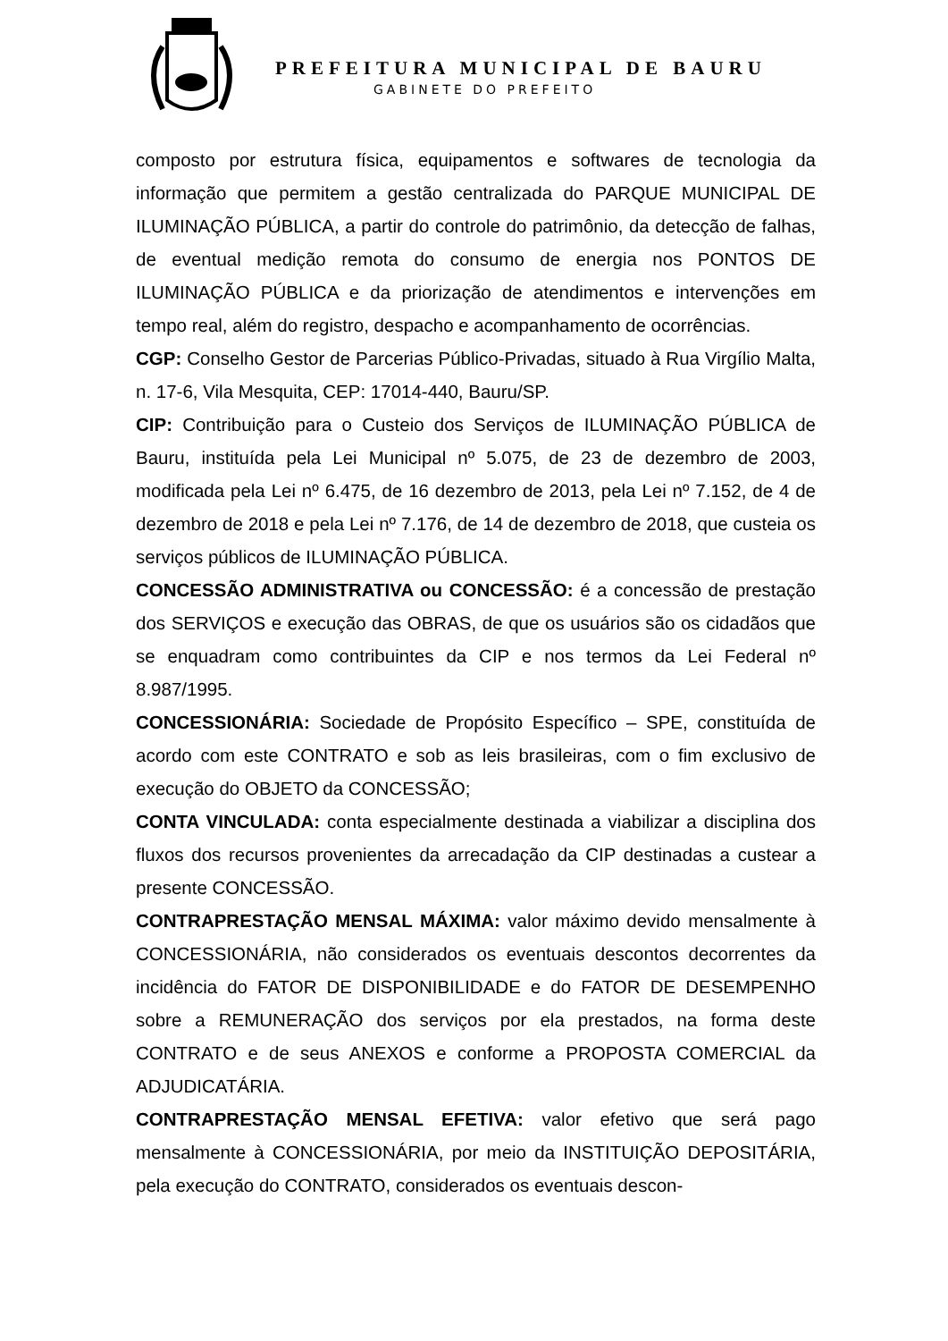PREFEITURA MUNICIPAL DE BAURU
GABINETE DO PREFEITO
composto por estrutura física, equipamentos e softwares de tecnologia da informação que permitem a gestão centralizada do PARQUE MUNICIPAL DE ILUMINAÇÃO PÚBLICA, a partir do controle do patrimônio, da detecção de falhas, de eventual medição remota do consumo de energia nos PONTOS DE ILUMINAÇÃO PÚBLICA e da priorização de atendimentos e intervenções em tempo real, além do registro, despacho e acompanhamento de ocorrências.
CGP: Conselho Gestor de Parcerias Público-Privadas, situado à Rua Virgílio Malta, n. 17-6, Vila Mesquita, CEP: 17014-440, Bauru/SP.
CIP: Contribuição para o Custeio dos Serviços de ILUMINAÇÃO PÚBLICA de Bauru, instituída pela Lei Municipal nº 5.075, de 23 de dezembro de 2003, modificada pela Lei nº 6.475, de 16 dezembro de 2013, pela Lei nº 7.152, de 4 de dezembro de 2018 e pela Lei nº 7.176, de 14 de dezembro de 2018, que custeia os serviços públicos de ILUMINAÇÃO PÚBLICA.
CONCESSÃO ADMINISTRATIVA ou CONCESSÃO: é a concessão de prestação dos SERVIÇOS e execução das OBRAS, de que os usuários são os cidadãos que se enquadram como contribuintes da CIP e nos termos da Lei Federal nº 8.987/1995.
CONCESSIONÁRIA: Sociedade de Propósito Específico – SPE, constituída de acordo com este CONTRATO e sob as leis brasileiras, com o fim exclusivo de execução do OBJETO da CONCESSÃO;
CONTA VINCULADA: conta especialmente destinada a viabilizar a disciplina dos fluxos dos recursos provenientes da arrecadação da CIP destinadas a custear a presente CONCESSÃO.
CONTRAPRESTAÇÃO MENSAL MÁXIMA: valor máximo devido mensalmente à CONCESSIONÁRIA, não considerados os eventuais descontos decorrentes da incidência do FATOR DE DISPONIBILIDADE e do FATOR DE DESEMPENHO sobre a REMUNERAÇÃO dos serviços por ela prestados, na forma deste CONTRATO e de seus ANEXOS e conforme a PROPOSTA COMERCIAL da ADJUDICATÁRIA.
CONTRAPRESTAÇÃO MENSAL EFETIVA: valor efetivo que será pago mensalmente à CONCESSIONÁRIA, por meio da INSTITUIÇÃO DEPOSITÁRIA, pela execução do CONTRATO, considerados os eventuais descon-